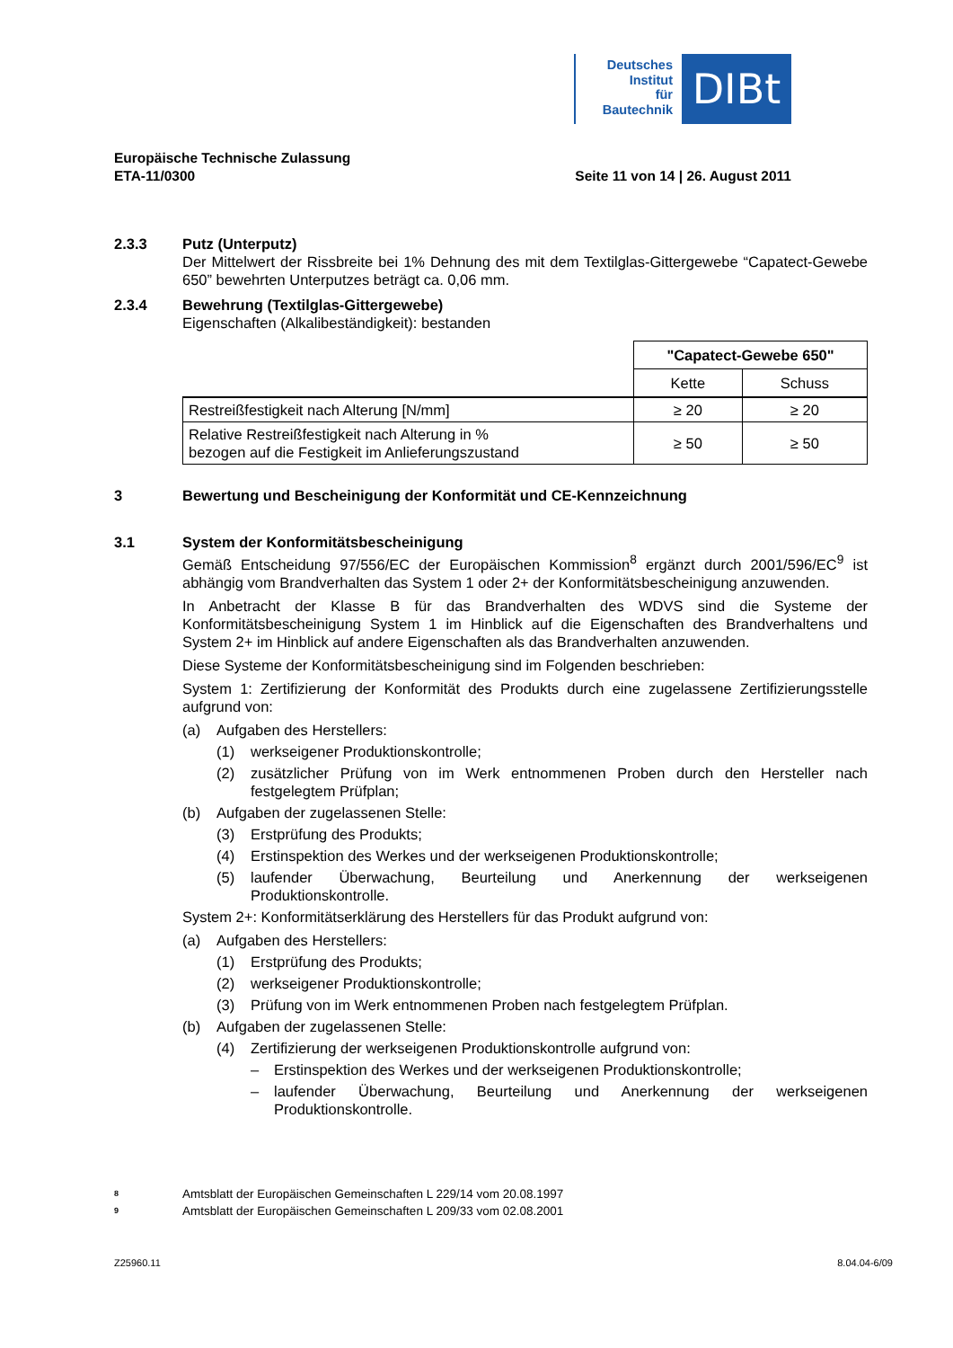Deutsches
Institut
für
Bautechnik
DIBt
Europäische Technische Zulassung
ETA-11/0300 Seite 11 von 14 | 26. August 2011
2.3.3 Putz (Unterputz)
Der Mittelwert der Rissbreite bei 1% Dehnung des mit dem Textilglas-Gittergewebe “Capatect-Gewebe 650” bewehrten Unterputzes beträgt ca. 0,06 mm.
2.3.4 Bewehrung (Textilglas-Gittergewebe)
Eigenschaften (Alkalibeständigkeit): bestanden
| | "Capatect-Gewebe 650" | |
| | Kette | Schuss |
| Restreißfestigkeit nach Alterung [N/mm] | ≥ 20 | ≥ 20 |
| Relative Restreißfestigkeit nach Alterung in % bezogen auf die Festigkeit im Anlieferungszustand | ≥ 50 | ≥ 50 |
3 Bewertung und Bescheinigung der Konformität und CE-Kennzeichnung
3.1 System der Konformitätsbescheinigung
Gemäß Entscheidung 97/556/EC der Europäischen Kommission<sup>8</sup> ergänzt durch 2001/596/EC<sup>9</sup> ist abhängig vom Brandverhalten das System 1 oder 2+ der Konformitätsbescheinigung anzuwenden.
In Anbetracht der Klasse B für das Brandverhalten des WDVS sind die Systeme der Konformitätsbescheinigung System 1 im Hinblick auf die Eigenschaften des Brandverhaltens und System 2+ im Hinblick auf andere Eigenschaften als das Brandverhalten anzuwenden.
Diese Systeme der Konformitätsbescheinigung sind im Folgenden beschrieben:
System 1: Zertifizierung der Konformität des Produkts durch eine zugelassene Zertifizierungsstelle aufgrund von:
(a) Aufgaben des Herstellers:
(1) werkseigener Produktionskontrolle;
(2) zusätzlicher Prüfung von im Werk entnommenen Proben durch den Hersteller nach festgelegtem Prüfplan;
(b) Aufgaben der zugelassenen Stelle:
(3) Erstprüfung des Produkts;
(4) Erstinspektion des Werkes und der werkseigenen Produktionskontrolle;
(5) laufender Überwachung, Beurteilung und Anerkennung der werkseigenen Produktionskontrolle.
System 2+: Konformitätserklärung des Herstellers für das Produkt aufgrund von:
(a) Aufgaben des Herstellers:
(1) Erstprüfung des Produkts;
(2) werkseigener Produktionskontrolle;
(3) Prüfung von im Werk entnommenen Proben nach festgelegtem Prüfplan.
(b) Aufgaben der zugelassenen Stelle:
(4) Zertifizierung der werkseigenen Produktionskontrolle aufgrund von:
– Erstinspektion des Werkes und der werkseigenen Produktionskontrolle;
– laufender Überwachung, Beurteilung und Anerkennung der werkseigenen Produktionskontrolle.
<sup>8</sup> Amtsblatt der Europäischen Gemeinschaften L 229/14 vom 20.08.1997
<sup>9</sup> Amtsblatt der Europäischen Gemeinschaften L 209/33 vom 02.08.2001
Z25960.11 8.04.04-6/09